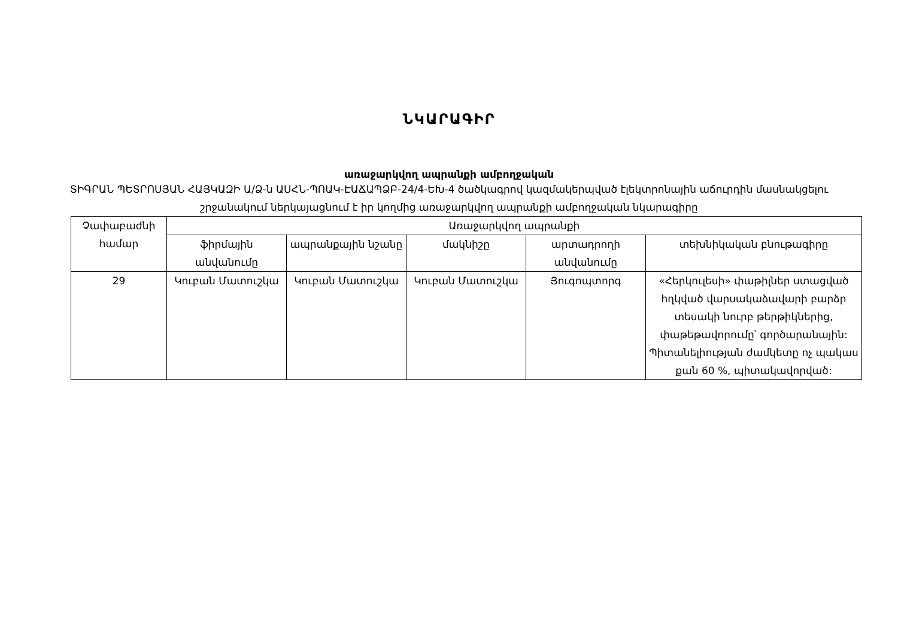ՆԿԱՐԱԳԻՐ
առաջարկվող ապրանքի ամբողջական
ՏԻԳՐԱՆ ՊԵՏՐՈՍՅԱՆ ՀԱՅԿԱԶԻ Ա/Ձ-ն ԱՍՀՆ-ՊՈԱԿ-ԷԱՃԱՊՁԲ-24/4-ԵԽ-4 ծածկագրով կազմակերպված էլեկտրոնային աճուրդին մասնակցելու շրջանակում ներկայացնում է իր կողմից առաջարկվող ապրանքի ամբողջական նկարագիրը
| Չափաբաժնի համար | Առաջարկվող ապրանքի | | | | |
| --- | --- | --- | --- | --- | --- |
| | ֆիրմային անվանումը | ապրանքային նշանը | մակնիշը | արտադրողի անվանումը | տեխնիկական բնութագիրը |
| 29 | Կուբան Մատուշկա | Կուբան Մատուշկա | Կուբան Մատուշկա | Յուգոպտորգ | «Հերկուլեսի» փաթիլներ ստացված հղկված վարսակաձավարի բարձր տեսակի նուրբ թերթիկներից, փաթեթավորումը՝ գործարանային: Պիտանելիության ժամկետը ոչ պակաս քան 60 %, պիտակավորված: |